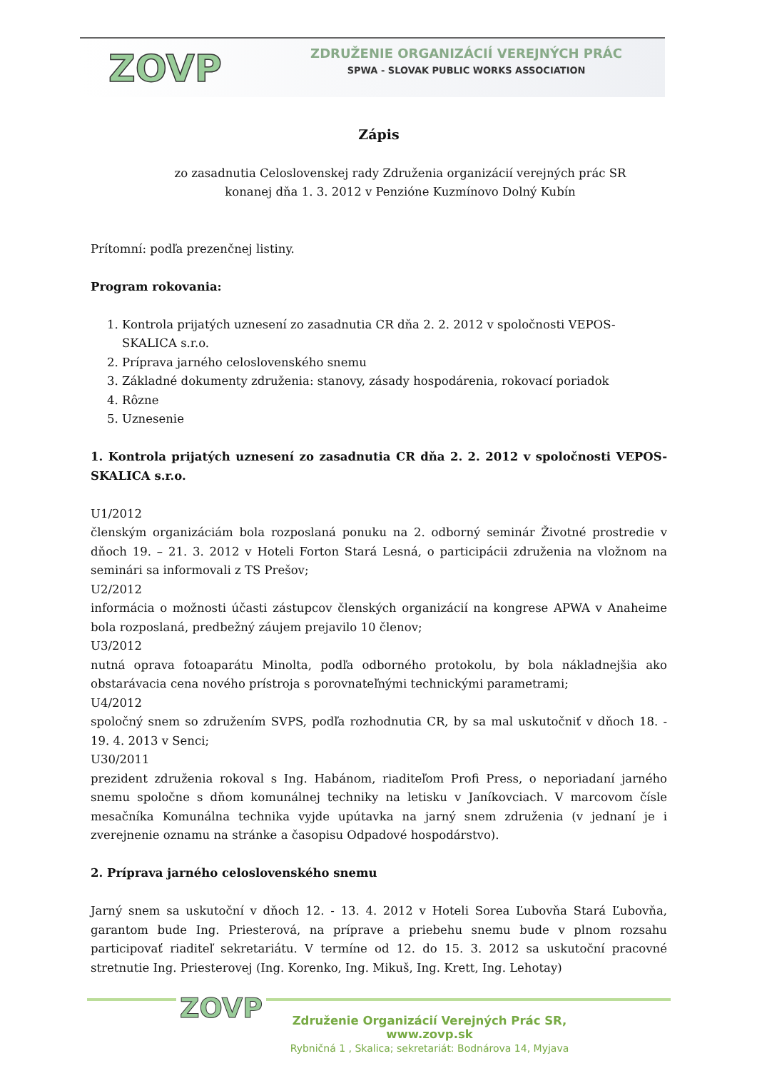ZOVP
ZDRUŽENIE ORGANIZÁCIÍ VEREJNÝCH PRÁC
SPWA - SLOVAK PUBLIC WORKS ASSOCIATION
Zápis
zo zasadnutia Celoslovenskej rady Združenia organizácií verejných prác SR
konanej dňa 1. 3. 2012 v Penzióne Kuzmínovo Dolný Kubín
Prítomní: podľa prezenčnej listiny.
Program rokovania:
1. Kontrola prijatých uznesení zo zasadnutia CR dňa 2. 2. 2012 v spoločnosti VEPOS-SKALICA s.r.o.
2. Príprava jarného celoslovenského snemu
3. Základné dokumenty združenia: stanovy, zásady hospodárenia, rokovací poriadok
4. Rôzne
5. Uznesenie
1. Kontrola prijatých uznesení zo zasadnutia CR dňa 2. 2. 2012 v spoločnosti VEPOS-SKALICA s.r.o.
U1/2012
členským organizáciám bola rozposlaná ponuku na 2. odborný seminár Životné prostredie v dňoch 19. – 21. 3. 2012 v Hoteli Forton Stará Lesná, o participácii združenia na vložnom na seminári sa informovali z TS Prešov;
U2/2012
informácia o možnosti účasti zástupcov členských organizácií na kongrese APWA v Anaheime bola rozposlaná, predbežný záujem prejavilo 10 členov;
U3/2012
nutná oprava fotoaparátu Minolta, podľa odborného protokolu, by bola nákladnejšia ako obstarávacia cena nového prístroja s porovnateľnými technickými parametrami;
U4/2012
spoločný snem so združením SVPS, podľa rozhodnutia CR, by sa mal uskutočniť v dňoch 18. - 19. 4. 2013 v Senci;
U30/2011
prezident združenia rokoval s Ing. Habánom, riaditeľom Profi Press, o neporiadaní jarného snemu spoločne s dňom komunálnej techniky na letisku v Janíkovciach. V marcovom čísle mesačníka Komunálna technika vyjde upútavka na jarný snem združenia (v jednaní je i zverejnenie oznamu na stránke a časopisu Odpadové hospodárstvo).
2. Príprava jarného celoslovenského snemu
Jarný snem sa uskutoční v dňoch 12. - 13. 4. 2012 v Hoteli Sorea Ľubovňa Stará Ľubovňa, garantom bude Ing. Priesterová, na príprave a priebehu snemu bude v plnom rozsahu participovať riaditeľ sekretariátu. V termíne od 12. do 15. 3. 2012 sa uskutoční pracovné stretnutie Ing. Priesterovej (Ing. Korenko, Ing. Mikuš, Ing. Krett, Ing. Lehotay)
ZOVP
Združenie Organizácií Verejných Prác SR, www.zovp.sk
Rybničná 1 , Skalica; sekretariát: Bodnárova 14, Myjava